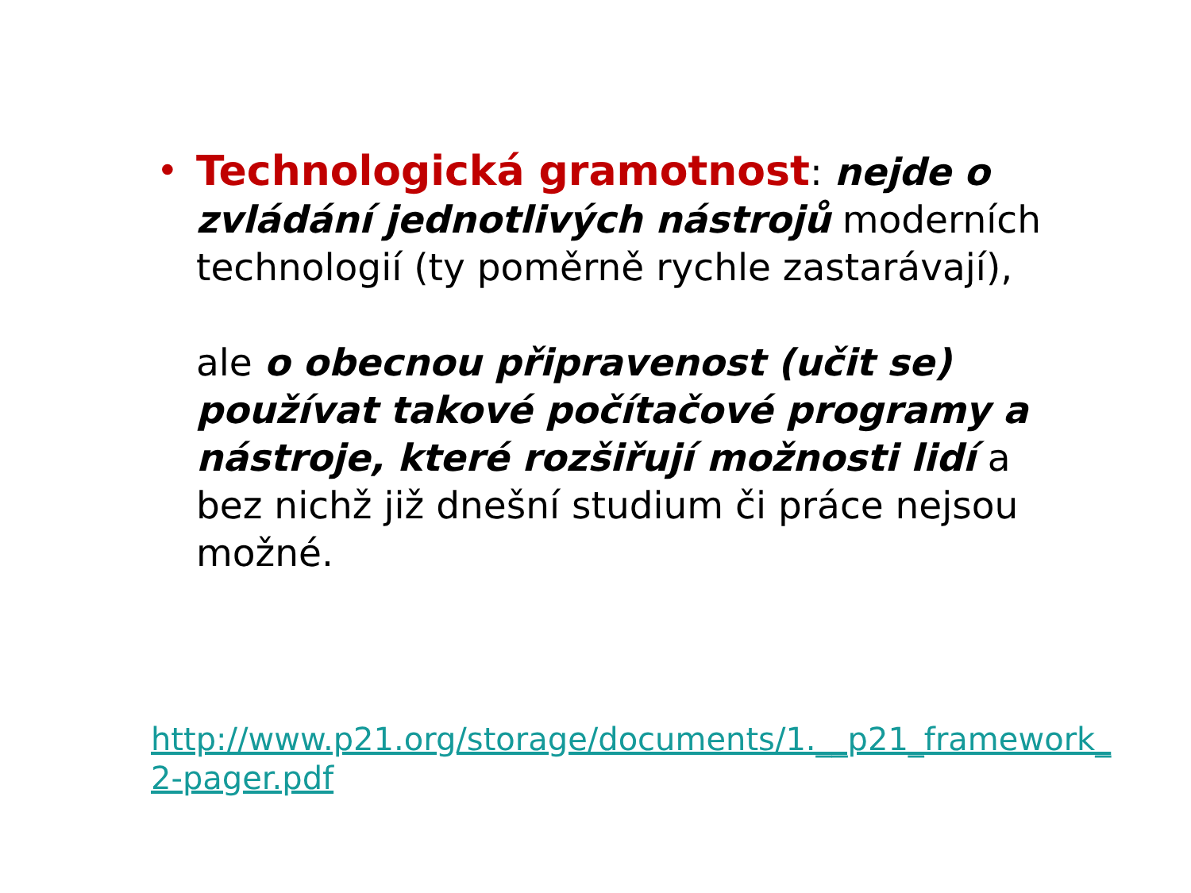• Technologická gramotnost: nejde o zvládání jednotlivých nástrojů moderních technologií (ty poměrně rychle zastarávají),
ale o obecnou připravenost (učit se) používat takové počítačové programy a nástroje, které rozšiřují možnosti lidí a bez nichž již dnešní studium či práce nejsou možné.
http://www.p21.org/storage/documents/1.__p21_framework_2-pager.pdf